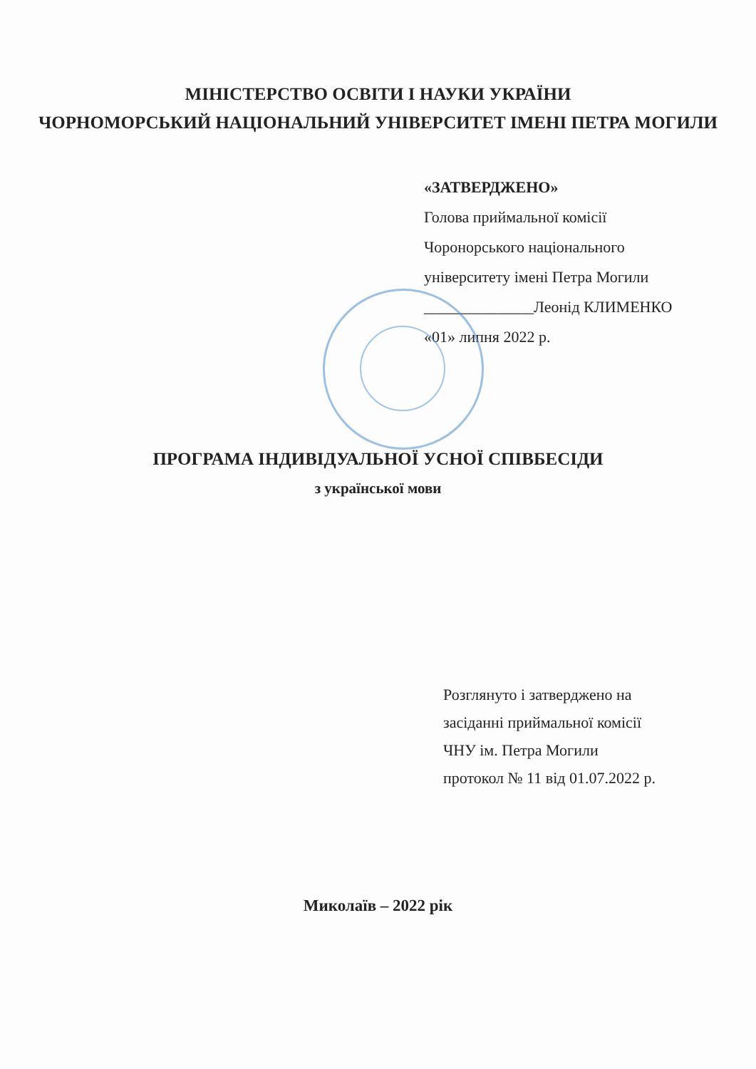МІНІСТЕРСТВО ОСВІТИ І НАУКИ УКРАЇНИ
ЧОРНОМОРСЬКИЙ НАЦІОНАЛЬНИЙ УНІВЕРСИТЕТ ІМЕНІ ПЕТРА МОГИЛИ
«ЗАТВЕРДЖЕНО»
Голова приймальної комісії
Чоронорського національного
університету імені Петра Могили
______________Леонід КЛИМЕНКО
«01» липня 2022 р.
ПРОГРАМА ІНДИВІДУАЛЬНОЇ УСНОЇ СПІВБЕСІДИ
з української мови
Розглянуто і затверджено на
засіданні приймальної комісії
ЧНУ ім. Петра Могили
протокол № 11 від 01.07.2022 р.
Миколаїв – 2022 рік